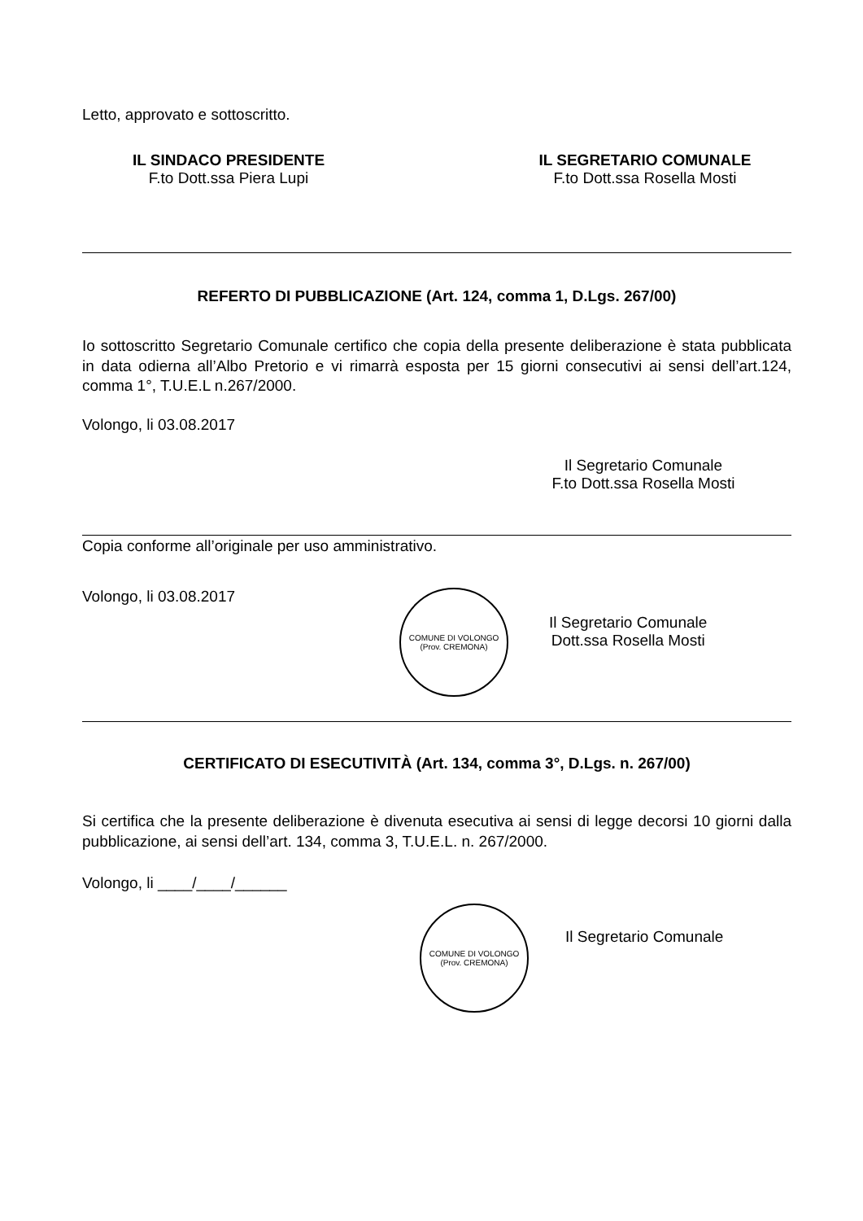Letto, approvato e sottoscritto.
IL SINDACO PRESIDENTE
F.to Dott.ssa Piera Lupi
IL SEGRETARIO COMUNALE
F.to Dott.ssa Rosella Mosti
REFERTO DI PUBBLICAZIONE (Art. 124, comma 1, D.Lgs. 267/00)
Io sottoscritto Segretario Comunale certifico che copia della presente deliberazione è stata pubblicata in data odierna all’Albo Pretorio e vi rimarrà esposta per 15 giorni consecutivi ai sensi dell’art.124, comma 1°, T.U.E.L n.267/2000.
Volongo, li 03.08.2017
Il Segretario Comunale
F.to Dott.ssa Rosella Mosti
Copia conforme all’originale per uso amministrativo.
Volongo, li 03.08.2017
COMUNE DI VOLONGO
(Prov. CREMONA)
Il Segretario Comunale
Dott.ssa Rosella Mosti
CERTIFICATO DI ESECUTIVITÀ (Art. 134, comma 3°, D.Lgs. n. 267/00)
Si certifica che la presente deliberazione è divenuta esecutiva ai sensi di legge decorsi 10 giorni dalla pubblicazione, ai sensi dell’art. 134, comma 3, T.U.E.L. n. 267/2000.
Volongo, li ____/____/______
COMUNE DI VOLONGO
(Prov. CREMONA)
Il Segretario Comunale